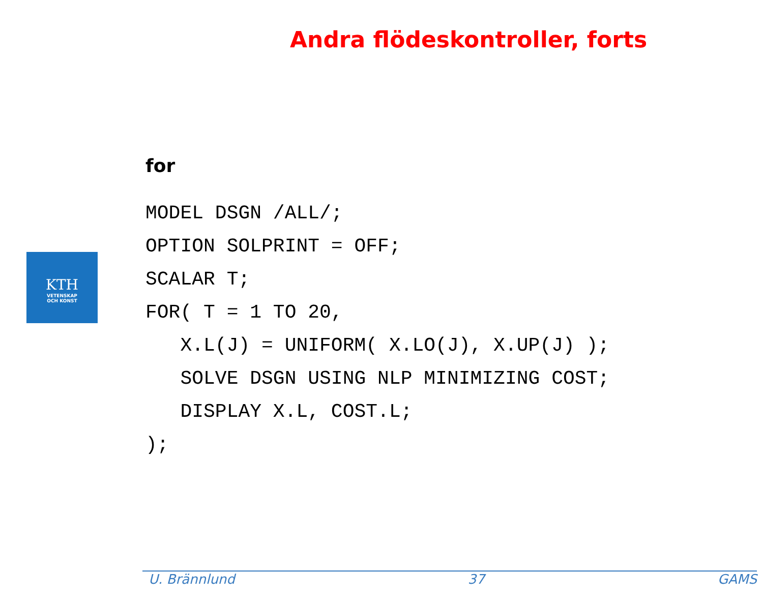Andra flödeskontroller, forts
KTH
VETENSKAP
OCH KONST
for
MODEL DSGN /ALL/;
OPTION SOLPRINT = OFF;
SCALAR T;
FOR( T = 1 TO 20,
   X.L(J) = UNIFORM( X.LO(J), X.UP(J) );
   SOLVE DSGN USING NLP MINIMIZING COST;
   DISPLAY X.L, COST.L;
);
U. Brännlund 37 GAMS